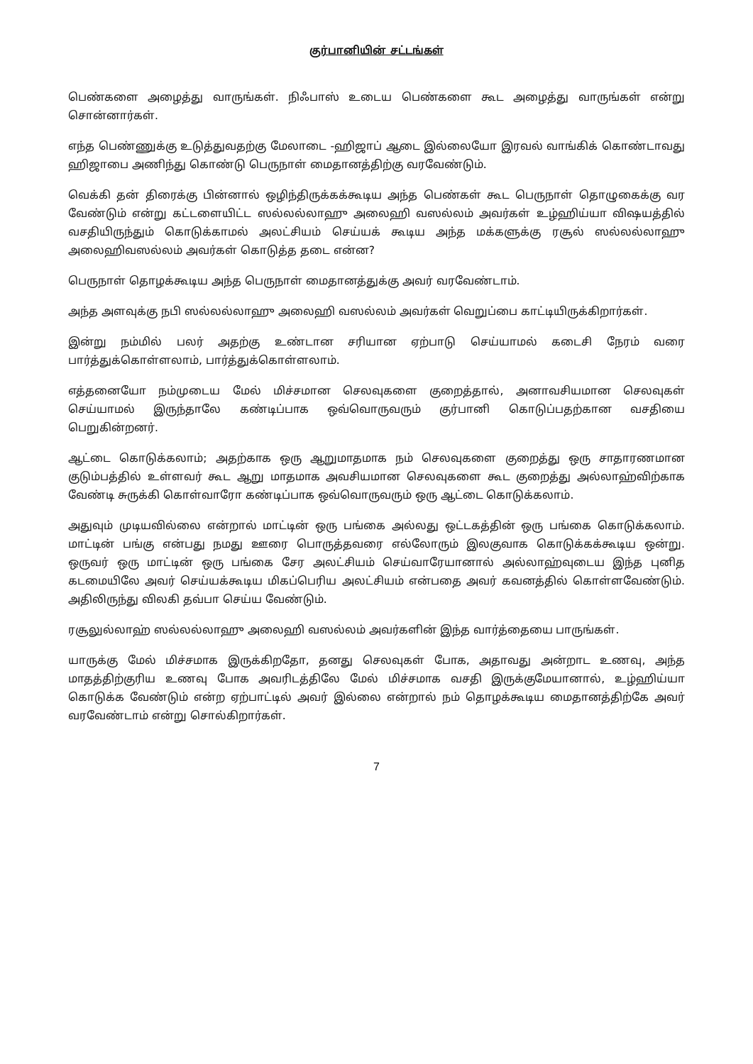குர்பானியின் சட்டங்கள்
பெண்களை அழைத்து வாருங்கள். நிஃபாஸ் உடைய பெண்களை கூட அழைத்து வாருங்கள் என்று சொன்னார்கள்.
எந்த பெண்ணுக்கு உடுத்துவதற்கு மேலாடை -ஹிஜாப் ஆடை இல்லையோ இரவல் வாங்கிக் கொண்டாவது ஹிஜாபை அணிந்து கொண்டு பெருநாள் மைதானத்திற்கு வரவேண்டும்.
வெக்கி தன் திரைக்கு பின்னால் ஒழிந்திருக்கக்கூடிய அந்த பெண்கள் கூட பெருநாள் தொழுகைக்கு வர வேண்டும் என்று கட்டளையிட்ட ஸல்லல்லாஹு அலைஹி வஸல்லம் அவர்கள் உழ்ஹிய்யா விஷயத்தில் வசதியிருந்தும் கொடுக்காமல் அலட்சியம் செய்யக் கூடிய அந்த மக்களுக்கு ரசூல் ஸல்லல்லாஹு அலைஹிவஸல்லம் அவர்கள் கொடுத்த தடை என்ன?
பெருநாள் தொழக்கூடிய அந்த பெருநாள் மைதானத்துக்கு அவர் வரவேண்டாம்.
அந்த அளவுக்கு நபி ஸல்லல்லாஹு அலைஹி வஸல்லம் அவர்கள் வெறுப்பை காட்டியிருக்கிறார்கள்.
இன்று நம்மில் பலர் அதற்கு உண்டான சரியான ஏற்பாடு செய்யாமல் கடைசி நேரம் வரை பார்த்துக்கொள்ளலாம், பார்த்துக்கொள்ளலாம்.
எத்தனையோ நம்முடைய மேல் மிச்சமான செலவுகளை குறைத்தால், அனாவசியமான செலவுகள் செய்யாமல் இருந்தாலே கண்டிப்பாக ஒவ்வொருவரும் குர்பானி கொடுப்பதற்கான வசதியை பெறுகின்றனர்.
ஆட்டை கொடுக்கலாம்; அதற்காக ஒரு ஆறுமாதமாக நம் செலவுகளை குறைத்து ஒரு சாதாரணமான குடும்பத்தில் உள்ளவர் கூட ஆறு மாதமாக அவசியமான செலவுகளை கூட குறைத்து அல்லாஹ்விற்காக வேண்டி சுருக்கி கொள்வாரோ கண்டிப்பாக ஒவ்வொருவரும் ஒரு ஆட்டை கொடுக்கலாம்.
அதுவும் முடியவில்லை என்றால் மாட்டின் ஒரு பங்கை அல்லது ஒட்டகத்தின் ஒரு பங்கை கொடுக்கலாம். மாட்டின் பங்கு என்பது நமது ஊரை பொருத்தவரை எல்லோரும் இலகுவாக கொடுக்கக்கூடிய ஒன்று. ஒருவர் ஒரு மாட்டின் ஒரு பங்கை சேர அலட்சியம் செய்வாரேயானால் அல்லாஹ்வுடைய இந்த புனித கடமையிலே அவர் செய்யக்கூடிய மிகப்பெரிய அலட்சியம் என்பதை அவர் கவனத்தில் கொள்ளவேண்டும். அதிலிருந்து விலகி தவ்பா செய்ய வேண்டும்.
ரசூலுல்லாஹ் ஸல்லல்லாஹு அலைஹி வஸல்லம் அவர்களின் இந்த வார்த்தையை பாருங்கள்.
யாருக்கு மேல் மிச்சமாக இருக்கிறதோ, தனது செலவுகள் போக, அதாவது அன்றாட உணவு, அந்த மாதத்திற்குரிய உணவு போக அவரிடத்திலே மேல் மிச்சமாக வசதி இருக்குமேயானால், உழ்ஹிய்யா கொடுக்க வேண்டும் என்ற ஏற்பாட்டில் அவர் இல்லை என்றால் நம் தொழக்கூடிய மைதானத்திற்கே அவர் வரவேண்டாம் என்று சொல்கிறார்கள்.
7